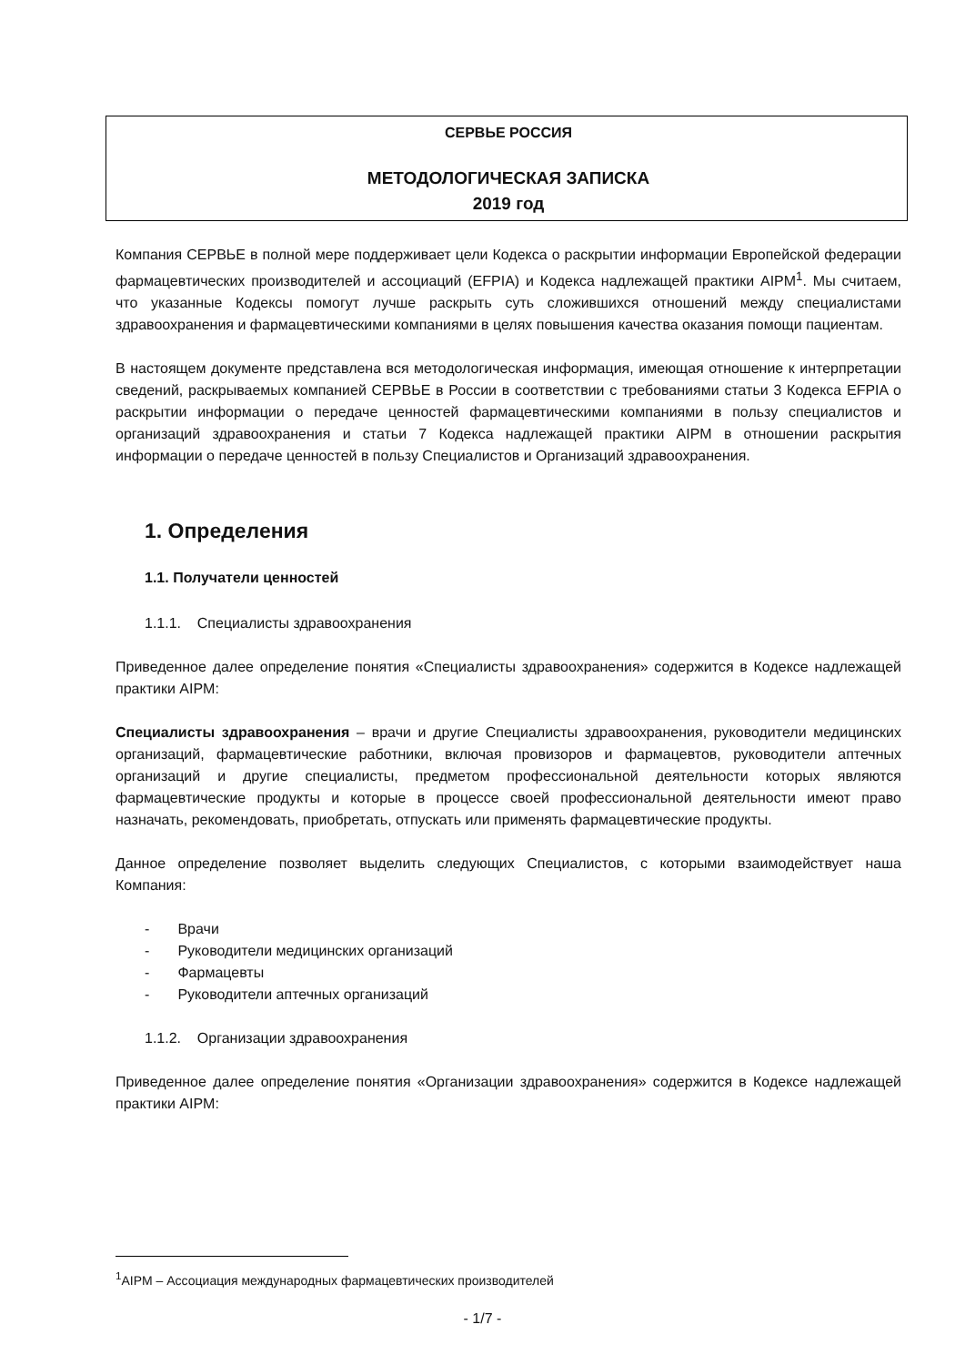СЕРВЬЕ РОССИЯ
МЕТОДОЛОГИЧЕСКАЯ ЗАПИСКА
2019 год
Компания СЕРВЬЕ в полной мере поддерживает цели Кодекса о раскрытии информации Европейской федерации фармацевтических производителей и ассоциаций (EFPIA) и Кодекса надлежащей практики AIPM<sup>1</sup>. Мы считаем, что указанные Кодексы помогут лучше раскрыть суть сложившихся отношений между специалистами здравоохранения и фармацевтическими компаниями в целях повышения качества оказания помощи пациентам.
В настоящем документе представлена вся методологическая информация, имеющая отношение к интерпретации сведений, раскрываемых компанией СЕРВЬЕ в России в соответствии с требованиями статьи 3 Кодекса EFPIA о раскрытии информации о передаче ценностей фармацевтическими компаниями в пользу специалистов и организаций здравоохранения и статьи 7 Кодекса надлежащей практики AIPM в отношении раскрытия информации о передаче ценностей в пользу Специалистов и Организаций здравоохранения.
1. Определения
1.1. Получатели ценностей
1.1.1. Специалисты здравоохранения
Приведенное далее определение понятия «Специалисты здравоохранения» содержится в Кодексе надлежащей практики AIPM:
Специалисты здравоохранения – врачи и другие Специалисты здравоохранения, руководители медицинских организаций, фармацевтические работники, включая провизоров и фармацевтов, руководители аптечных организаций и другие специалисты, предметом профессиональной деятельности которых являются фармацевтические продукты и которые в процессе своей профессиональной деятельности имеют право назначать, рекомендовать, приобретать, отпускать или применять фармацевтические продукты.
Данное определение позволяет выделить следующих Специалистов, с которыми взаимодействует наша Компания:
- Врачи
- Руководители медицинских организаций
- Фармацевты
- Руководители аптечных организаций
1.1.2. Организации здравоохранения
Приведенное далее определение понятия «Организации здравоохранения» содержится в Кодексе надлежащей практики AIPM:
<sup>1</sup> AIPM – Ассоциация международных фармацевтических производителей
- 1/7 -